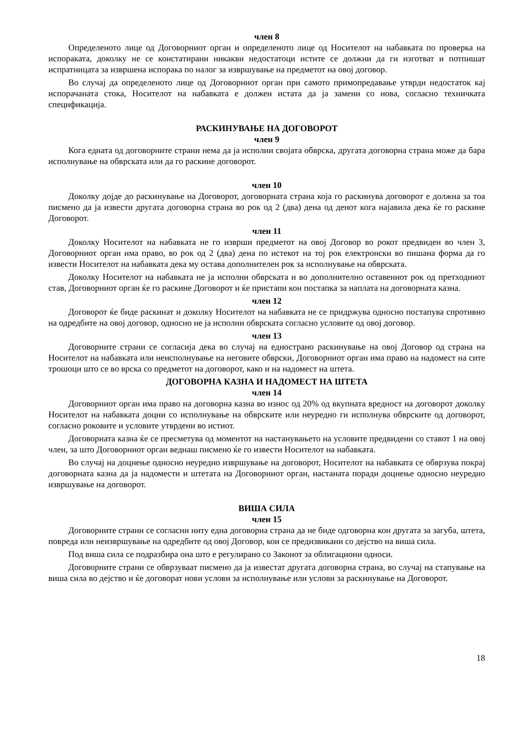член 8
Определеното лице од Договорниот орган и определеното лице од Носителот на набавката по проверка на испораката, доколку не се констатирани никакви недостатоци истите се должни да ги изготват и потпишат испратницата за извршена испорака по налог за извршување на предметот на овој договор.
Во случај да определеното лице од Договорниот орган при самото примопредавање утврди недостаток кај испорачаната стока, Носителот на набавката е должен истата да ја замени со нова, согласно техничката спецификација.
РАСКИНУВАЊЕ НА ДОГОВОРОТ
член 9
Кога едната од договорните страни нема да ја исполни својата обврска, другата договорна страна може да бара исполнување на обврската или да го раскине договорот.
член 10
Доколку дојде до раскинување на Договорот, договорната страна која го раскинува договорот е должна за тоа писмено да ја извести другата договорна страна во рок од 2 (два) дена од денот кога најавила дека ќе го раскине Договорот.
член 11
Доколку Носителот на набавката не го изврши предметот на овој Договор во рокот предвиден во член 3, Договорниот орган има право, во рок од 2 (два) дена по истекот на тој рок електронски во пишана форма да го извести Носителот на набавката дека му остава дополнителен рок за исполнување на обврската.
Доколку Носителот на набавката не ја исполни обврската и во дополнително оставениот рок од претходниот став, Договорниот орган ќе го раскине Договорот и ќе пристапи кон постапка за наплата на договорната казна.
член 12
Договорот ќе биде раскинат и доколку Носителот на набавката не се придржува односно постапува спротивно на одредбите на овој договор, односно не ја исполни обврската согласно условите од овој договор.
член 13
Договорните страни се согласија дека во случај на еднострано раскинување на овој Договор од страна на Носителот на набавката или неисполнување на неговите обврски, Договорниот орган има право на надомест на сите трошоци што се во врска со предметот на договорот, како и на надомест на штета.
ДОГОВОРНА КАЗНА И НАДОМЕСТ НА ШТЕТА
член 14
Договорниот орган има право на договорна казна во износ од 20% од вкупната вредност на договорот доколку Носителот на набавката доцни со исполнување на обврските или неуредно ги исполнува обврските од договорот, согласно роковите и условите утврдени во истиот.
Договорната казна ќе се пресметува од моментот на настанувањето на условите предвидени со ставот 1 на овој член, за што Договорниот орган веднаш писмено ќе го извести Носителот на набавката.
Во случај на доцнење односно неуредно извршување на договорот, Носителот на набавката се обврзува покрај договорната казна да ја надомести и штетата на Договорниот орган, настаната поради доцнење односно неуредно извршување на договорот.
ВИША СИЛА
член 15
Договорните страни се согласни ниту една договорна страна да не биде одговорна кон другата за загуба, штета, повреда или неизвршување на одредбите од овој Договор, кои се предизвикани со дејство на виша сила.
Под виша сила се подразбира она што е регулирано со Законот за облигациони односи.
Договорните страни се обврзуваат писмено да ја известат другата договорна страна, во случај на стапување на виша сила во дејство и ќе договорат нови услови за исполнување или услови за раскинување на Договорот.
18